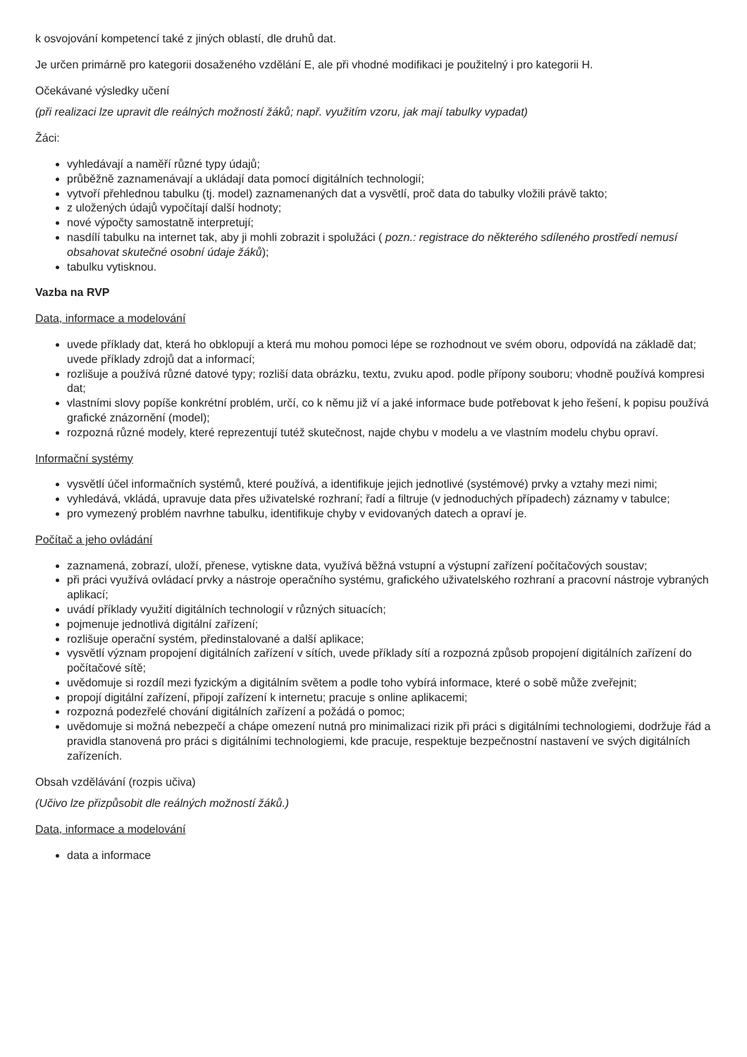k osvojování kompetencí také z jiných oblastí, dle druhů dat.
Je určen primárně pro kategorii dosaženého vzdělání E, ale při vhodné modifikaci je použitelný i pro kategorii H.
Očekávané výsledky učení
(při realizaci lze upravit dle reálných možností žáků; např. využitím vzoru, jak mají tabulky vypadat)
Žáci:
vyhledávají a naměří různé typy údajů;
průběžně zaznamenávají a ukládají data pomocí digitálních technologií;
vytvoří přehlednou tabulku (tj. model) zaznamenaných dat a vysvětlí, proč data do tabulky vložili právě takto;
z uložených údajů vypočítají další hodnoty;
nové výpočty samostatně interpretují;
nasdílí tabulku na internet tak, aby ji mohli zobrazit i spolužáci ( pozn.: registrace do některého sdíleného prostředí nemusí obsahovat skutečné osobní údaje žáků);
tabulku vytisknou.
Vazba na RVP
Data, informace a modelování
uvede příklady dat, která ho obklopují a která mu mohou pomoci lépe se rozhodnout ve svém oboru, odpovídá na základě dat; uvede příklady zdrojů dat a informací;
rozlišuje a používá různé datové typy; rozliší data obrázku, textu, zvuku apod. podle přípony souboru; vhodně používá kompresi dat;
vlastními slovy popíše konkrétní problém, určí, co k němu již ví a jaké informace bude potřebovat k jeho řešení, k popisu používá grafické znázornění (model);
rozpozná různé modely, které reprezentují tutéž skutečnost, najde chybu v modelu a ve vlastním modelu chybu opraví.
Informační systémy
vysvětlí účel informačních systémů, které používá, a identifikuje jejich jednotlivé (systémové) prvky a vztahy mezi nimi;
vyhledává, vkládá, upravuje data přes uživatelské rozhraní; řadí a filtruje (v jednoduchých případech) záznamy v tabulce;
pro vymezený problém navrhne tabulku, identifikuje chyby v evidovaných datech a opraví je.
Počítač a jeho ovládání
zaznamená, zobrazí, uloží, přenese, vytiskne data, využívá běžná vstupní a výstupní zařízení počítačových soustav;
při práci využívá ovládací prvky a nástroje operačního systému, grafického uživatelského rozhraní a pracovní nástroje vybraných aplikací;
uvádí příklady využití digitálních technologií v různých situacích;
pojmenuje jednotlivá digitální zařízení;
rozlišuje operační systém, předinstalované a další aplikace;
vysvětlí význam propojení digitálních zařízení v sítích, uvede příklady sítí a rozpozná způsob propojení digitálních zařízení do počítačové sítě;
uvědomuje si rozdíl mezi fyzickým a digitálním světem a podle toho vybírá informace, které o sobě může zveřejnit;
propojí digitální zařízení, připojí zařízení k internetu; pracuje s online aplikacemi;
rozpozná podezřelé chování digitálních zařízení a požádá o pomoc;
uvědomuje si možná nebezpečí a chápe omezení nutná pro minimalizaci rizik při práci s digitálními technologiemi, dodržuje řád a pravidla stanovená pro práci s digitálními technologiemi, kde pracuje, respektuje bezpečnostní nastavení ve svých digitálních zařízeních.
Obsah vzdělávání (rozpis učiva)
(Učivo lze přizpůsobit dle reálných možností žáků.)
Data, informace a modelování
data a informace